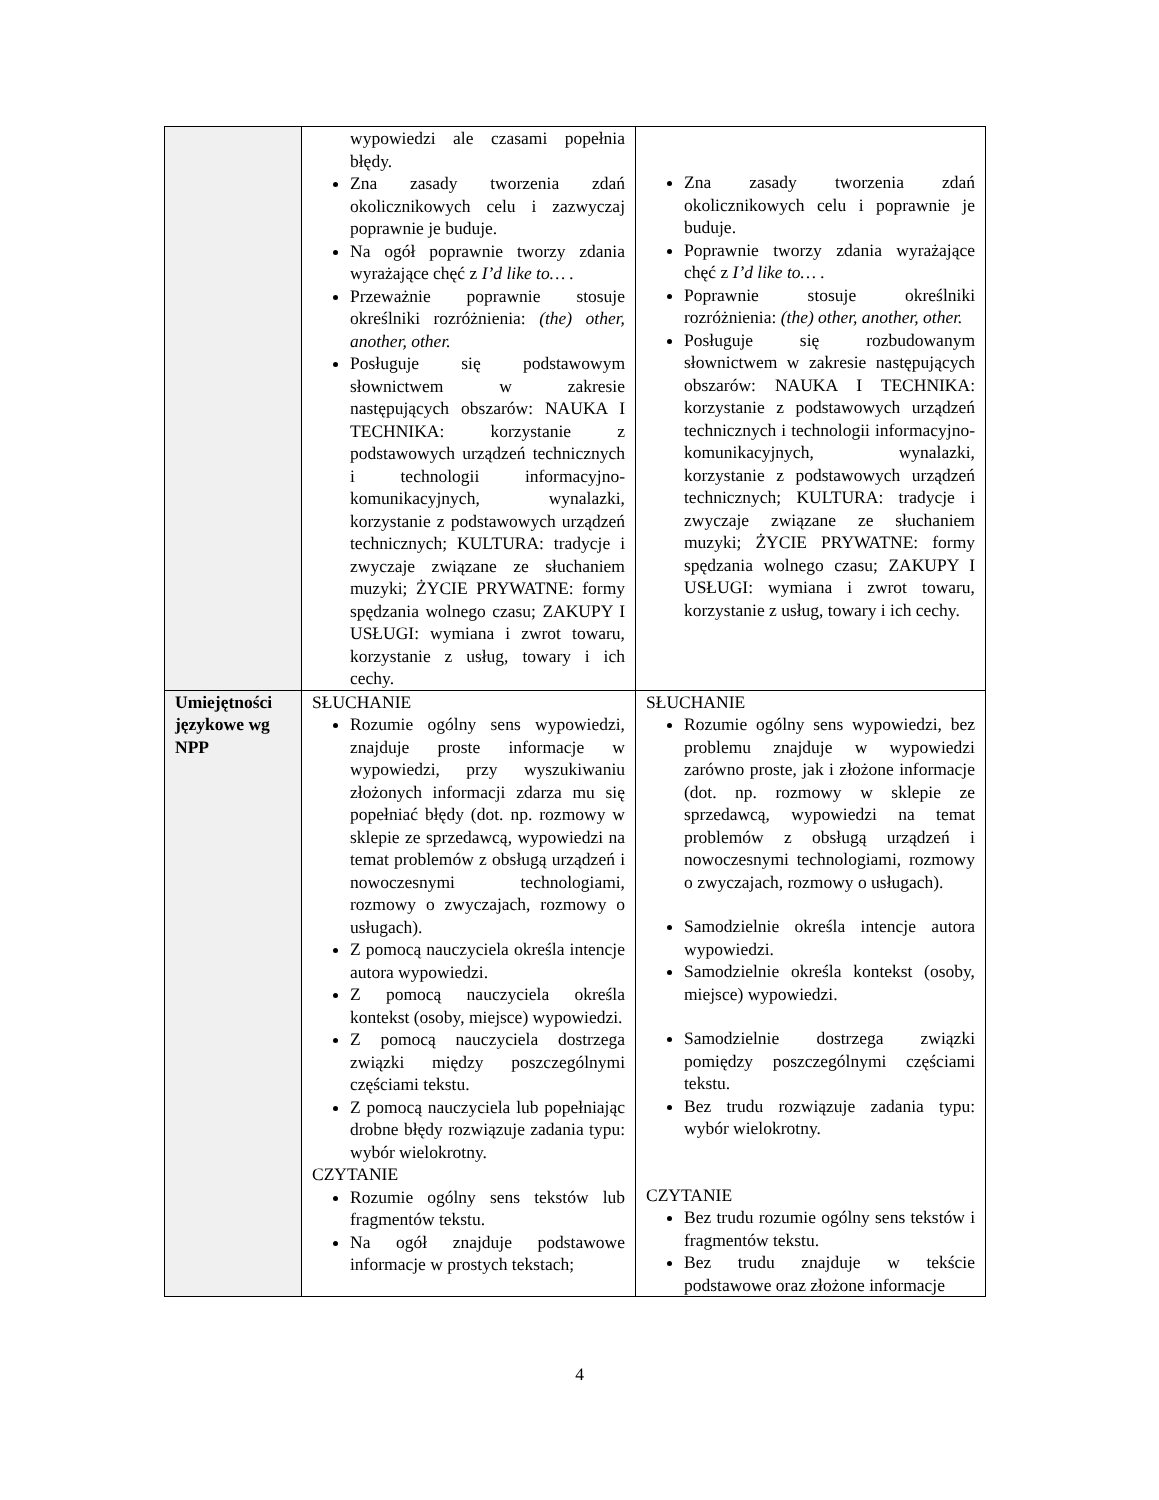| | wypowiedzi ale czasami popełnia błędy. Zna zasady tworzenia zdań okolicznikowych celu i zazwyczaj poprawnie je buduje. Na ogół poprawnie tworzy zdania wyrażające chęć z I’d like to… . Przeważnie poprawnie stosuje określniki rozróżnienia: (the) other, another, other. Posługuje się podstawowym słownictwem w zakresie następujących obszarów: NAUKA I TECHNIKA: korzystanie z podstawowych urządzeń technicznych i technologii informacyjno-komunikacyjnych, wynalazki, korzystanie z podstawowych urządzeń technicznych; KULTURA: tradycje i zwyczaje związane ze słuchaniem muzyki; ŻYCIE PRYWATNE: formy spędzania wolnego czasu; ZAKUPY I USŁUGI: wymiana i zwrot towaru, korzystanie z usług, towary i ich cechy. | Zna zasady tworzenia zdań okolicznikowych celu i poprawnie je buduje. Poprawnie tworzy zdania wyrażające chęć z I’d like to… . Poprawnie stosuje określniki rozróżnienia: (the) other, another, other. Posługuje się rozbudowanym słownictwem w zakresie następujących obszarów: NAUKA I TECHNIKA: korzystanie z podstawowych urządzeń technicznych i technologii informacyjno-komunikacyjnych, wynalazki, korzystanie z podstawowych urządzeń technicznych; KULTURA: tradycje i zwyczaje związane ze słuchaniem muzyki; ŻYCIE PRYWATNE: formy spędzania wolnego czasu; ZAKUPY I USŁUGI: wymiana i zwrot towaru, korzystanie z usług, towary i ich cechy. |
| Umiejętności językowe wg NPP | SŁUCHANIE Rozumie ogólny sens wypowiedzi, znajduje proste informacje w wypowiedzi, przy wyszukiwaniu złożonych informacji zdarza mu się popełniać błędy (dot. np. rozmowy w sklepie ze sprzedawcą, wypowiedzi na temat problemów z obsługą urządzeń i nowoczesnymi technologiami, rozmowy o zwyczajach, rozmowy o usługach). Z pomocą nauczyciela określa intencje autora wypowiedzi. Z pomocą nauczyciela określa kontekst (osoby, miejsce) wypowiedzi. Z pomocą nauczyciela dostrzega związki między poszczególnymi częściami tekstu. Z pomocą nauczyciela lub popełniając drobne błędy rozwiązuje zadania typu: wybór wielokrotny. CZYTANIE Rozumie ogólny sens tekstów lub fragmentów tekstu. Na ogół znajduje podstawowe informacje w prostych tekstach; | SŁUCHANIE Rozumie ogólny sens wypowiedzi, bez problemu znajduje w wypowiedzi zarówno proste, jak i złożone informacje (dot. np. rozmowy w sklepie ze sprzedawcą, wypowiedzi na temat problemów z obsługą urządzeń i nowoczesnymi technologiami, rozmowy o zwyczajach, rozmowy o usługach). Samodzielnie określa intencje autora wypowiedzi. Samodzielnie określa kontekst (osoby, miejsce) wypowiedzi. Samodzielnie dostrzega związki pomiędzy poszczególnymi częściami tekstu. Bez trudu rozwiązuje zadania typu: wybór wielokrotny. CZYTANIE Bez trudu rozumie ogólny sens tekstów i fragmentów tekstu. Bez trudu znajduje w tekście podstawowe oraz złożone informacje |
4